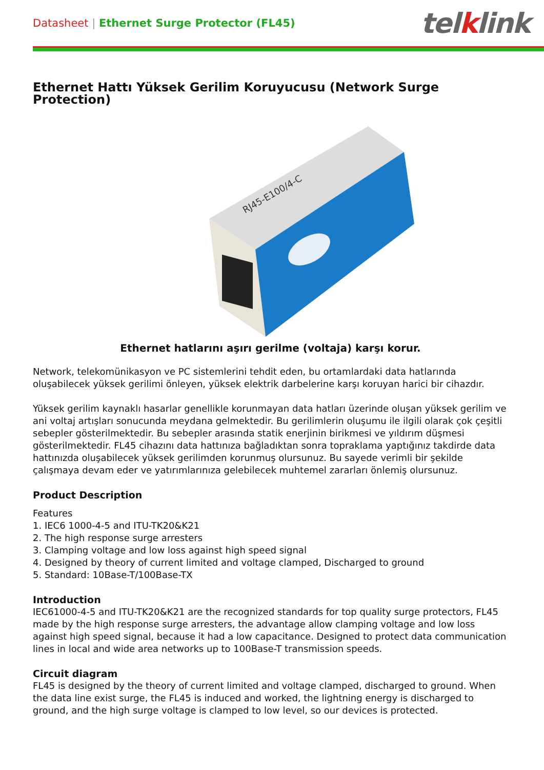Datasheet | Ethernet Surge Protector (FL45)
telklink
Ethernet Hattı Yüksek Gerilim Koruyucusu (Network Surge Protection)
RJ45-E100/4-C
Ethernet hatlarını aşırı gerilme (voltaja) karşı korur.
Network, telekomünikasyon ve PC sistemlerini tehdit eden, bu ortamlardaki data hatlarında oluşabilecek yüksek gerilimi önleyen, yüksek elektrik darbelerine karşı koruyan harici bir cihazdır.
Yüksek gerilim kaynaklı hasarlar genellikle korunmayan data hatları üzerinde oluşan yüksek gerilim ve ani voltaj artışları sonucunda meydana gelmektedir. Bu gerilimlerin oluşumu ile ilgili olarak çok çeşitli sebepler gösterilmektedir. Bu sebepler arasında statik enerjinin birikmesi ve yıldırım düşmesi gösterilmektedir. FL45 cihazını data hattınıza bağladıktan sonra topraklama yaptığınız takdirde data hattınızda oluşabilecek yüksek gerilimden korunmuş olursunuz. Bu sayede verimli bir şekilde çalışmaya devam eder ve yatırımlarınıza gelebilecek muhtemel zararları önlemiş olursunuz.
Product Description
Features
1. IEC6 1000-4-5 and ITU-TK20&K21
2. The high response surge arresters
3. Clamping voltage and low loss against high speed signal
4. Designed by theory of current limited and voltage clamped, Discharged to ground
5. Standard: 10Base-T/100Base-TX
Introduction
IEC61000-4-5 and ITU-TK20&K21 are the recognized standards for top quality surge protectors, FL45 made by the high response surge arresters, the advantage allow clamping voltage and low loss against high speed signal, because it had a low capacitance. Designed to protect data communication lines in local and wide area networks up to 100Base-T transmission speeds.
Circuit diagram
FL45 is designed by the theory of current limited and voltage clamped, discharged to ground. When the data line exist surge, the FL45 is induced and worked, the lightning energy is discharged to ground, and the high surge voltage is clamped to low level, so our devices is protected.